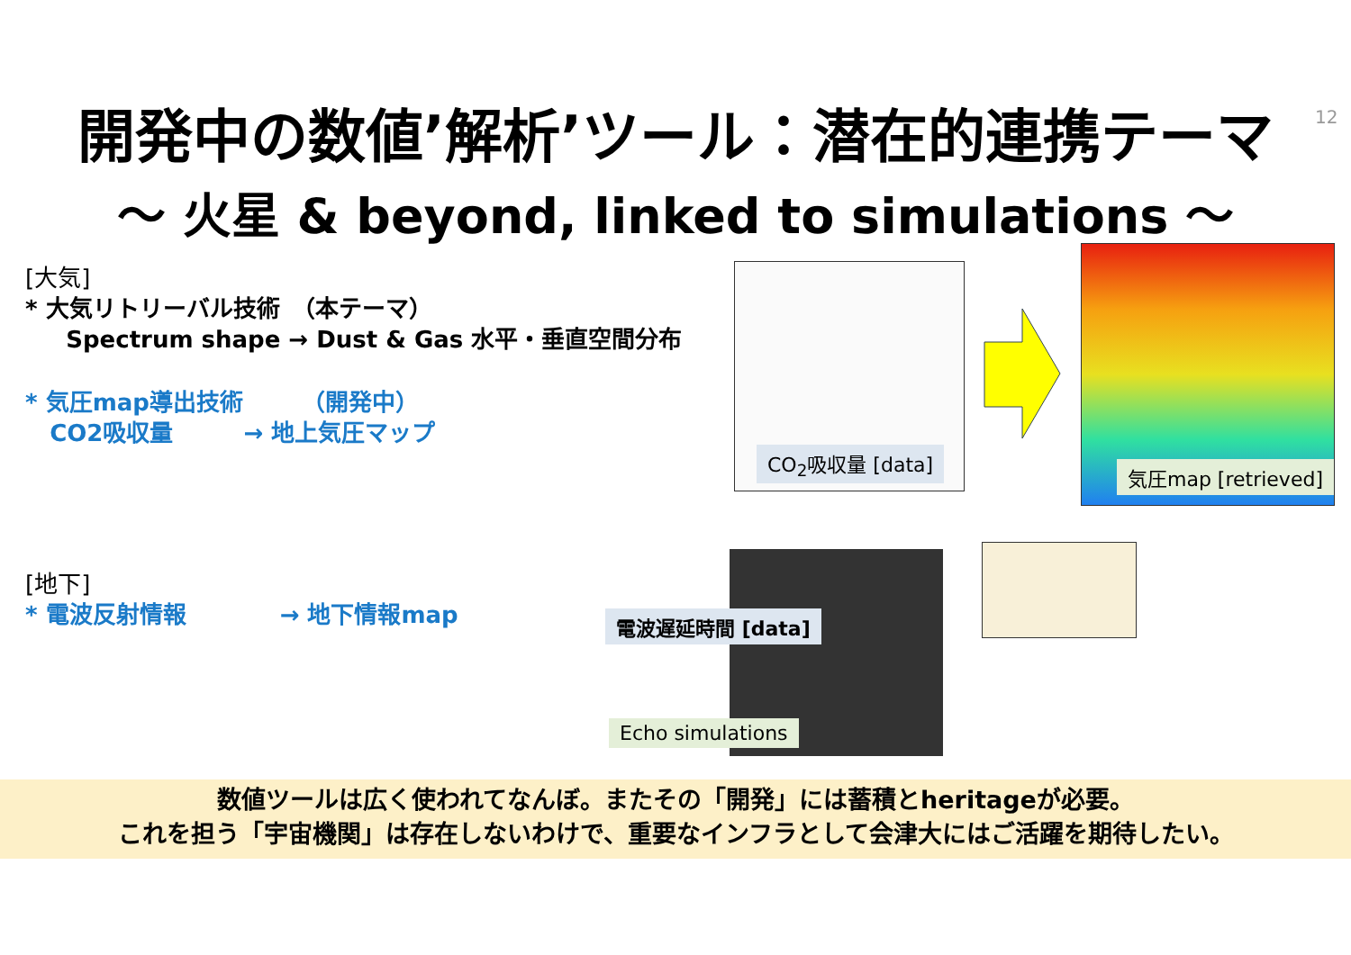開発中の数値’解析’ツール：潜在的連携テーマ 12
～ 火星 & beyond, linked to simulations ～
[大気]
* 大気リトリーバル技術　（本テーマ）
Spectrum shape → Dust & Gas 水平・垂直空間分布
* 気圧map導出技術　　　（開発中）
CO2吸収量　　　→ 地上気圧マップ
[地下]
* 電波反射情報　　　　→ 地下情報map
CO<sub>2</sub>吸収量 [data]
気圧map [retrieved]
電波遅延時間 [data]
Echo simulations
数値ツールは広く使われてなんぼ。またその「開発」には蓄積とheritageが必要。
これを担う「宇宙機関」は存在しないわけで、重要なインフラとして会津大にはご活躍を期待したい。